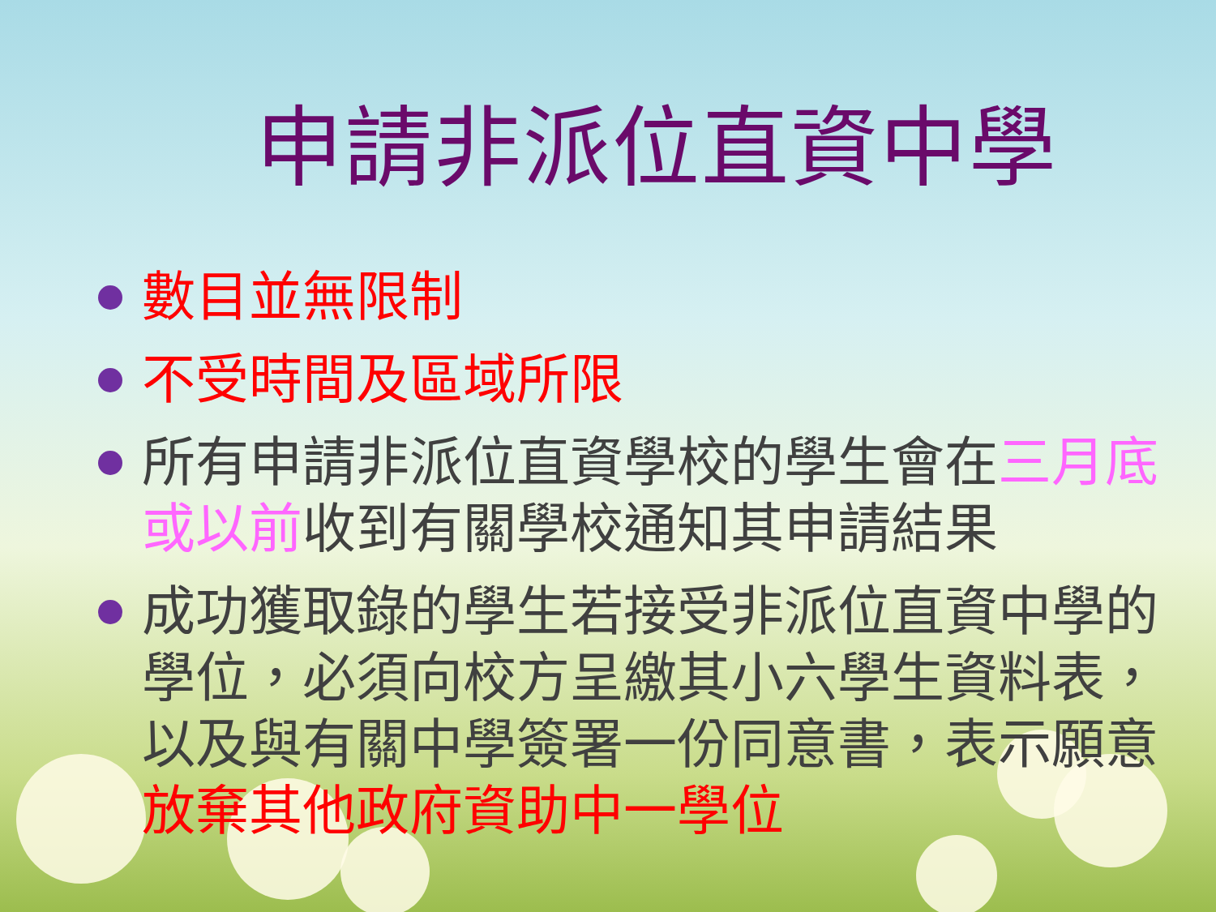申請非派位直資中學
數目並無限制
不受時間及區域所限
所有申請非派位直資學校的學生會在三月底或以前收到有關學校通知其申請結果
成功獲取錄的學生若接受非派位直資中學的學位，必須向校方呈繳其小六學生資料表，以及與有關中學簽署一份同意書，表示願意放棄其他政府資助中一學位